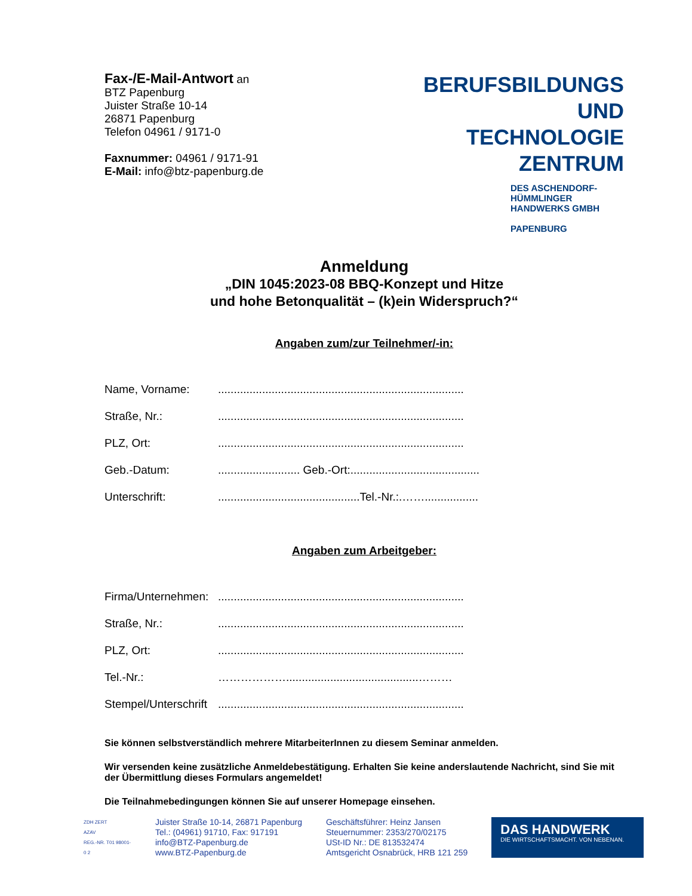Fax-/E-Mail-Antwort an
BTZ Papenburg
Juister Straße 10-14
26871 Papenburg
Telefon 04961 / 9171-0
Faxnummer: 04961 / 9171-91
E-Mail: info@btz-papenburg.de
BERUFSBILDUNGS
UND TECHNOLOGIE
ZENTRUM
DES ASCHENDORF-HÜMMLINGER
HANDWERKS GMBH
PAPENBURG
Anmeldung
„DIN 1045:2023-08 BBQ-Konzept und Hitze
und hohe Betonqualität – (k)ein Widerspruch?“
Angaben zum/zur Teilnehmer/-in:
Name, Vorname:..............................................................................
Straße, Nr.:..............................................................................
PLZ, Ort:..............................................................................
Geb.-Datum:.......................... Geb.-Ort:.........................................
Unterschrift:.............................................Tel.-Nr.:.…….................
Angaben zum Arbeitgeber:
Firma/Unternehmen:..............................................................................
Straße, Nr.:..............................................................................
PLZ, Ort:..............................................................................
Tel.-Nr.: ………………..........................................………
Stempel/Unterschrift..............................................................................
Sie können selbstverständlich mehrere MitarbeiterInnen zu diesem Seminar anmelden.
Wir versenden keine zusätzliche Anmeldebestätigung. Erhalten Sie keine anderslautende Nachricht, sind Sie mit der Übermittlung dieses Formulars angemeldet!
Die Teilnahmebedingungen können Sie auf unserer Homepage einsehen.
ZDH ZERT
AZAV
REG.-NR. T01 98001-0 2
Juister Straße 10-14, 26871 Papenburg
Tel.: (04961) 91710, Fax: 917191
info@BTZ-Papenburg.de
www.BTZ-Papenburg.de
Geschäftsführer: Heinz Jansen
Steuernummer: 2353/270/02175
USt-ID Nr.: DE 813532474
Amtsgericht Osnabrück, HRB 121 259
DAS HANDWERK
DIE WIRTSCHAFTSMACHT. VON NEBENAN.